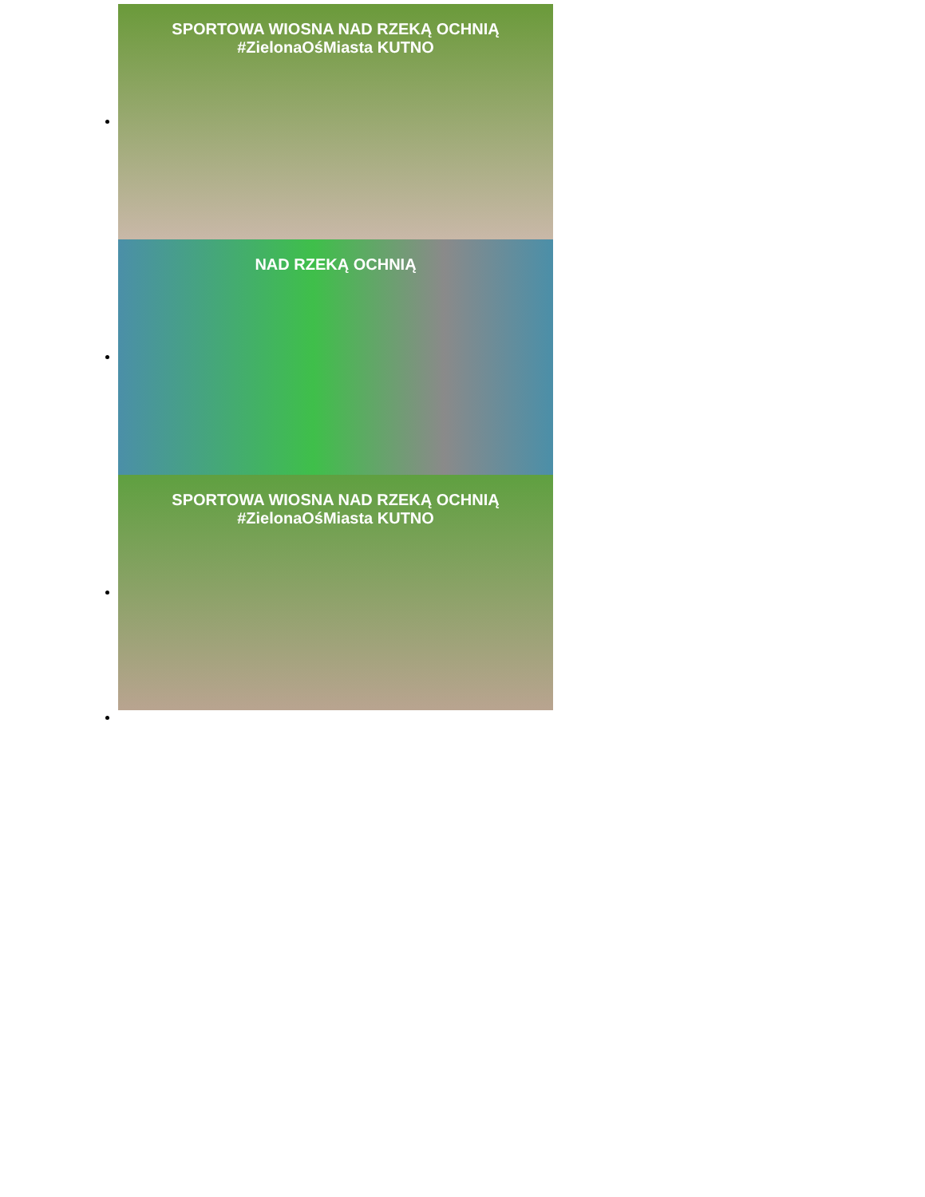SPORTOWA WIOSNA NAD RZEKĄ OCHNIĄ #ZielonaOśMiasta KUTNO
NAD RZEKĄ OCHNIĄ
SPORTOWA WIOSNA NAD RZEKĄ OCHNIĄ #ZielonaOśMiasta KUTNO